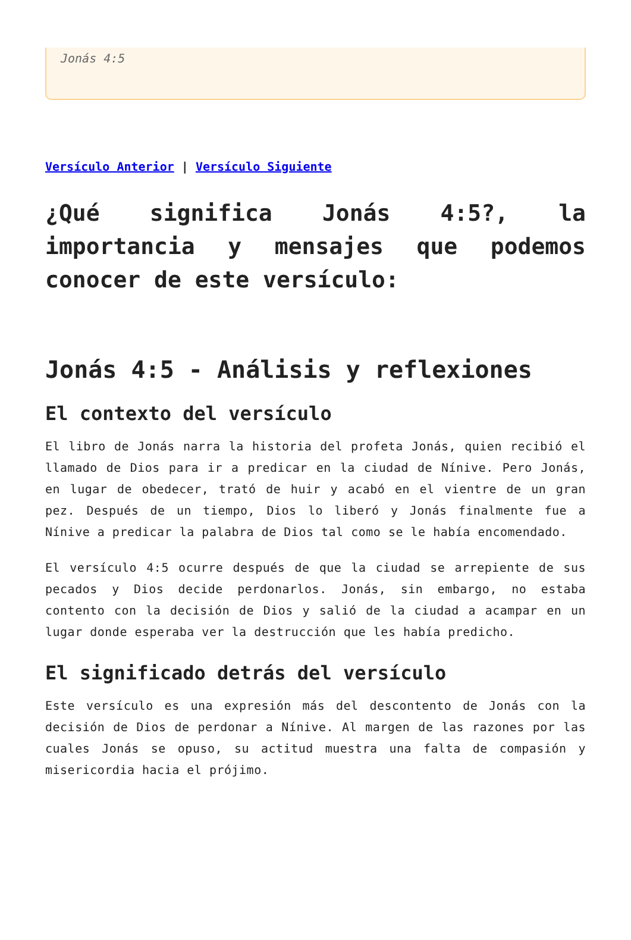Jonás 4:5
Versículo Anterior | Versículo Siguiente
¿Qué significa Jonás 4:5?, la importancia y mensajes que podemos conocer de este versículo:
Jonás 4:5 - Análisis y reflexiones
El contexto del versículo
El libro de Jonás narra la historia del profeta Jonás, quien recibió el llamado de Dios para ir a predicar en la ciudad de Nínive. Pero Jonás, en lugar de obedecer, trató de huir y acabó en el vientre de un gran pez. Después de un tiempo, Dios lo liberó y Jonás finalmente fue a Nínive a predicar la palabra de Dios tal como se le había encomendado.
El versículo 4:5 ocurre después de que la ciudad se arrepiente de sus pecados y Dios decide perdonarlos. Jonás, sin embargo, no estaba contento con la decisión de Dios y salió de la ciudad a acampar en un lugar donde esperaba ver la destrucción que les había predicho.
El significado detrás del versículo
Este versículo es una expresión más del descontento de Jonás con la decisión de Dios de perdonar a Nínive. Al margen de las razones por las cuales Jonás se opuso, su actitud muestra una falta de compasión y misericordia hacia el prójimo.